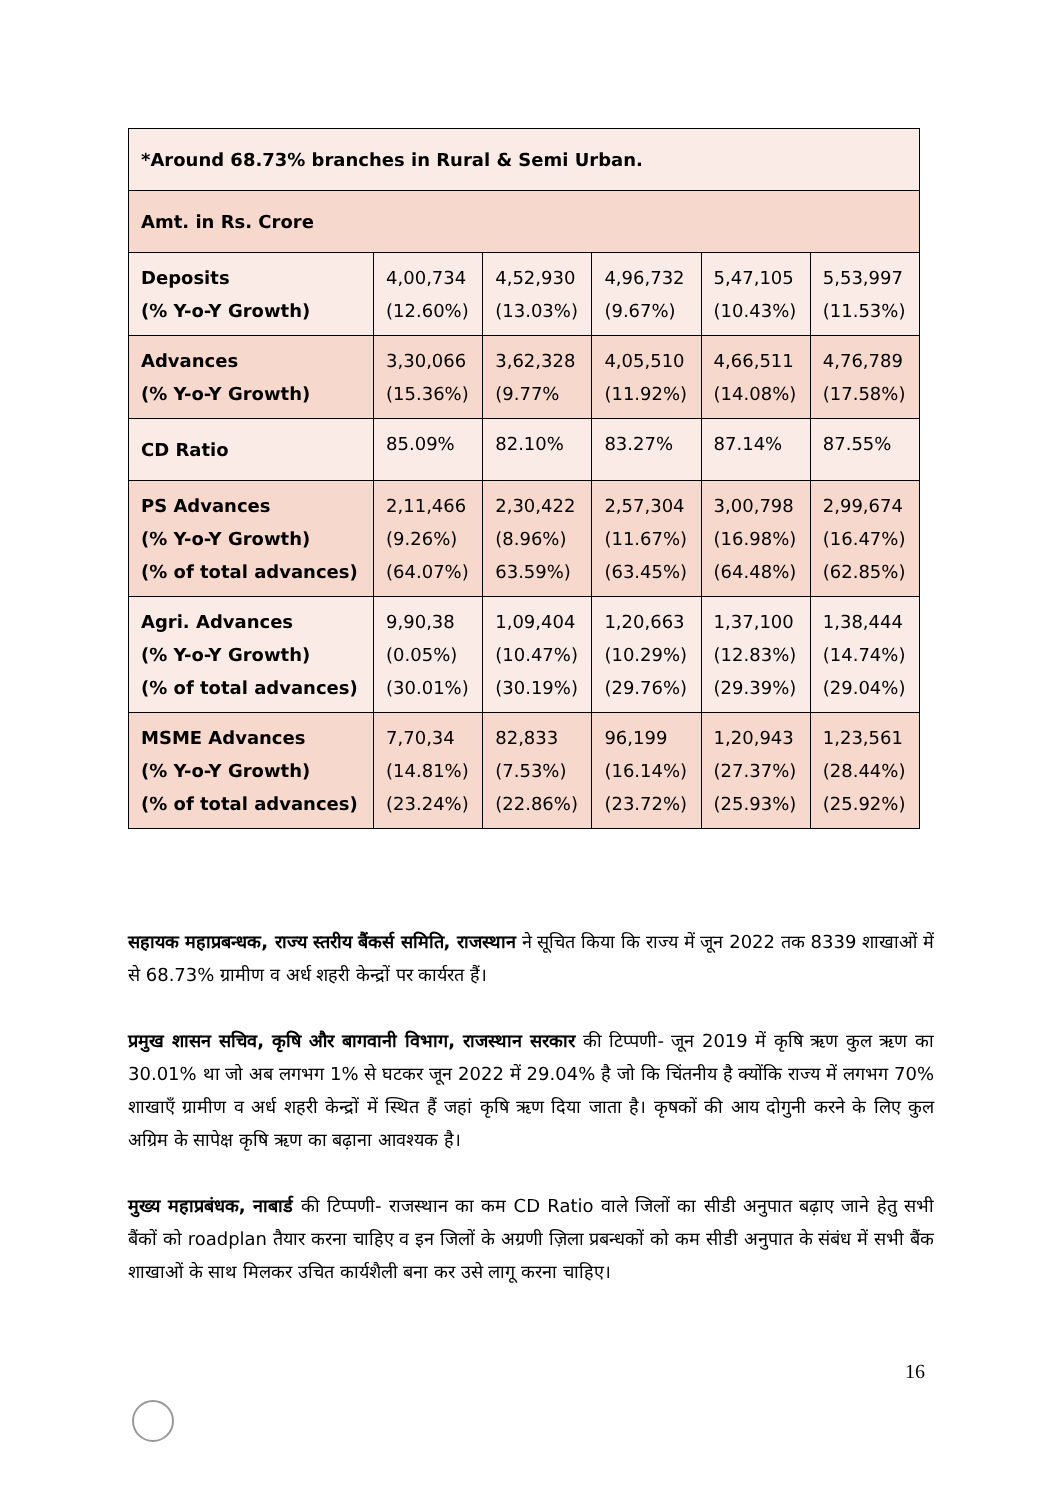| *Around 68.73% branches in Rural & Semi Urban. | | | | | |
| Amt. in Rs. Crore | | | | | |
| Deposits (% Y-o-Y Growth) | 4,00,734 (12.60%) | 4,52,930 (13.03%) | 4,96,732 (9.67%) | 5,47,105 (10.43%) | 5,53,997 (11.53%) |
| Advances (% Y-o-Y Growth) | 3,30,066 (15.36%) | 3,62,328 (9.77% | 4,05,510 (11.92%) | 4,66,511 (14.08%) | 4,76,789 (17.58%) |
| CD Ratio | 85.09% | 82.10% | 83.27% | 87.14% | 87.55% |
| PS Advances (% Y-o-Y Growth) (% of total advances) | 2,11,466 (9.26%) (64.07%) | 2,30,422 (8.96%) 63.59%) | 2,57,304 (11.67%) (63.45%) | 3,00,798 (16.98%) (64.48%) | 2,99,674 (16.47%) (62.85%) |
| Agri. Advances (% Y-o-Y Growth) (% of total advances) | 9,90,38 (0.05%) (30.01%) | 1,09,404 (10.47%) (30.19%) | 1,20,663 (10.29%) (29.76%) | 1,37,100 (12.83%) (29.39%) | 1,38,444 (14.74%) (29.04%) |
| MSME Advances (% Y-o-Y Growth) (% of total advances) | 7,70,34 (14.81%) (23.24%) | 82,833 (7.53%) (22.86%) | 96,199 (16.14%) (23.72%) | 1,20,943 (27.37%) (25.93%) | 1,23,561 (28.44%) (25.92%) |
सहायक महाप्रबन्धक, राज्य स्तरीय बैंकर्स समिति, राजस्थान ने सूचित किया कि राज्य में जून 2022 तक 8339 शाखाओं में से 68.73% ग्रामीण व अर्ध शहरी केन्द्रों पर कार्यरत हैं।
प्रमुख शासन सचिव, कृषि और बागवानी विभाग, राजस्थान सरकार की टिप्पणी- जून 2019 में कृषि ऋण कुल ऋण का 30.01% था जो अब लगभग 1% से घटकर जून 2022 में 29.04% है जो कि चिंतनीय है क्योंकि राज्य में लगभग 70% शाखाएँ ग्रामीण व अर्ध शहरी केन्द्रों में स्थित हैं जहां कृषि ऋण दिया जाता है। कृषकों की आय दोगुनी करने के लिए कुल अग्रिम के सापेक्ष कृषि ऋण का बढ़ाना आवश्यक है।
मुख्य महाप्रबंधक, नाबार्ड की टिप्पणी- राजस्थान का कम CD Ratio वाले जिलों का सीडी अनुपात बढ़ाए जाने हेतु सभी बैंकों को roadplan तैयार करना चाहिए व इन जिलों के अग्रणी ज़िला प्रबन्धकों को कम सीडी अनुपात के संबंध में सभी बैंक शाखाओं के साथ मिलकर उचित कार्यशैली बना कर उसे लागू करना चाहिए।
16